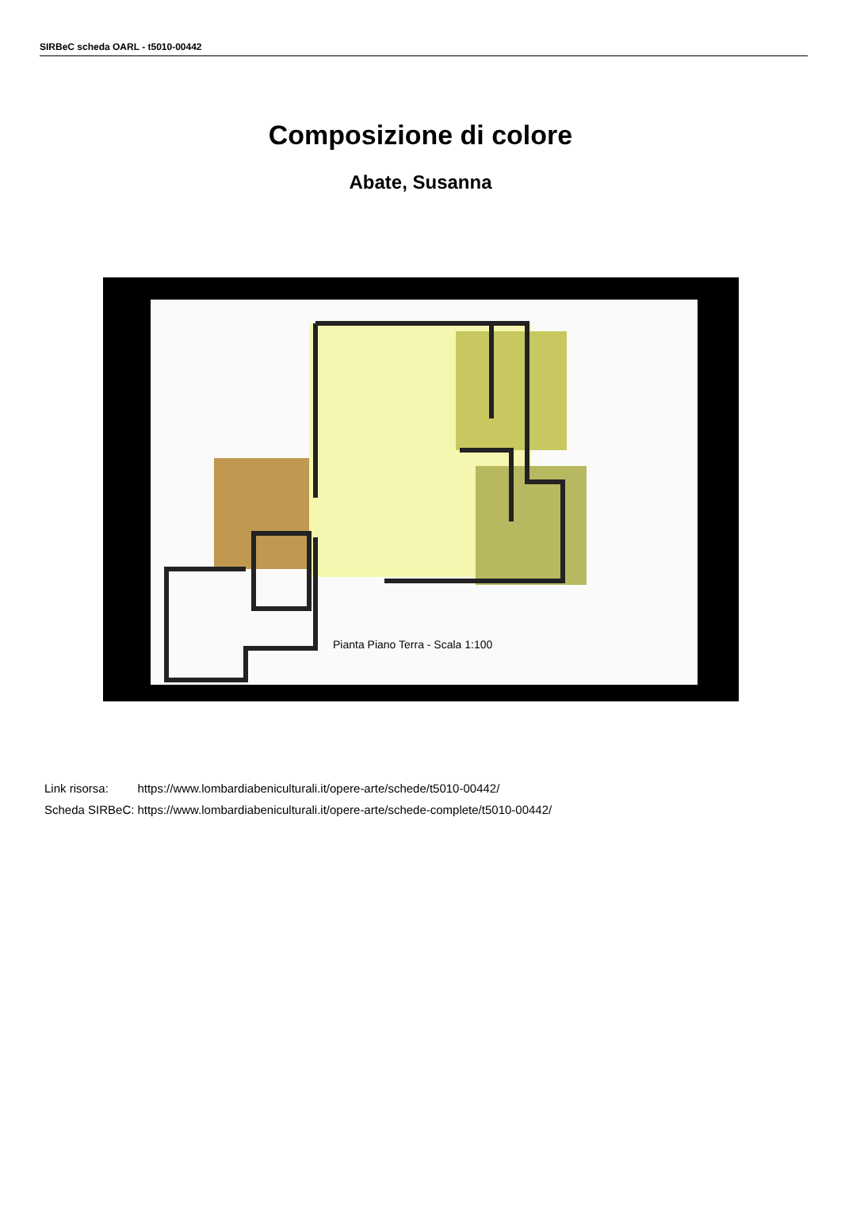SIRBeC scheda OARL - t5010-00442
Composizione di colore
Abate, Susanna
Pianta Piano Terra - Scala 1:100
| Link risorsa: | https://www.lombardiabeniculturali.it/opere-arte/schede/t5010-00442/ |
| Scheda SIRBeC: | https://www.lombardiabeniculturali.it/opere-arte/schede-complete/t5010-00442/ |